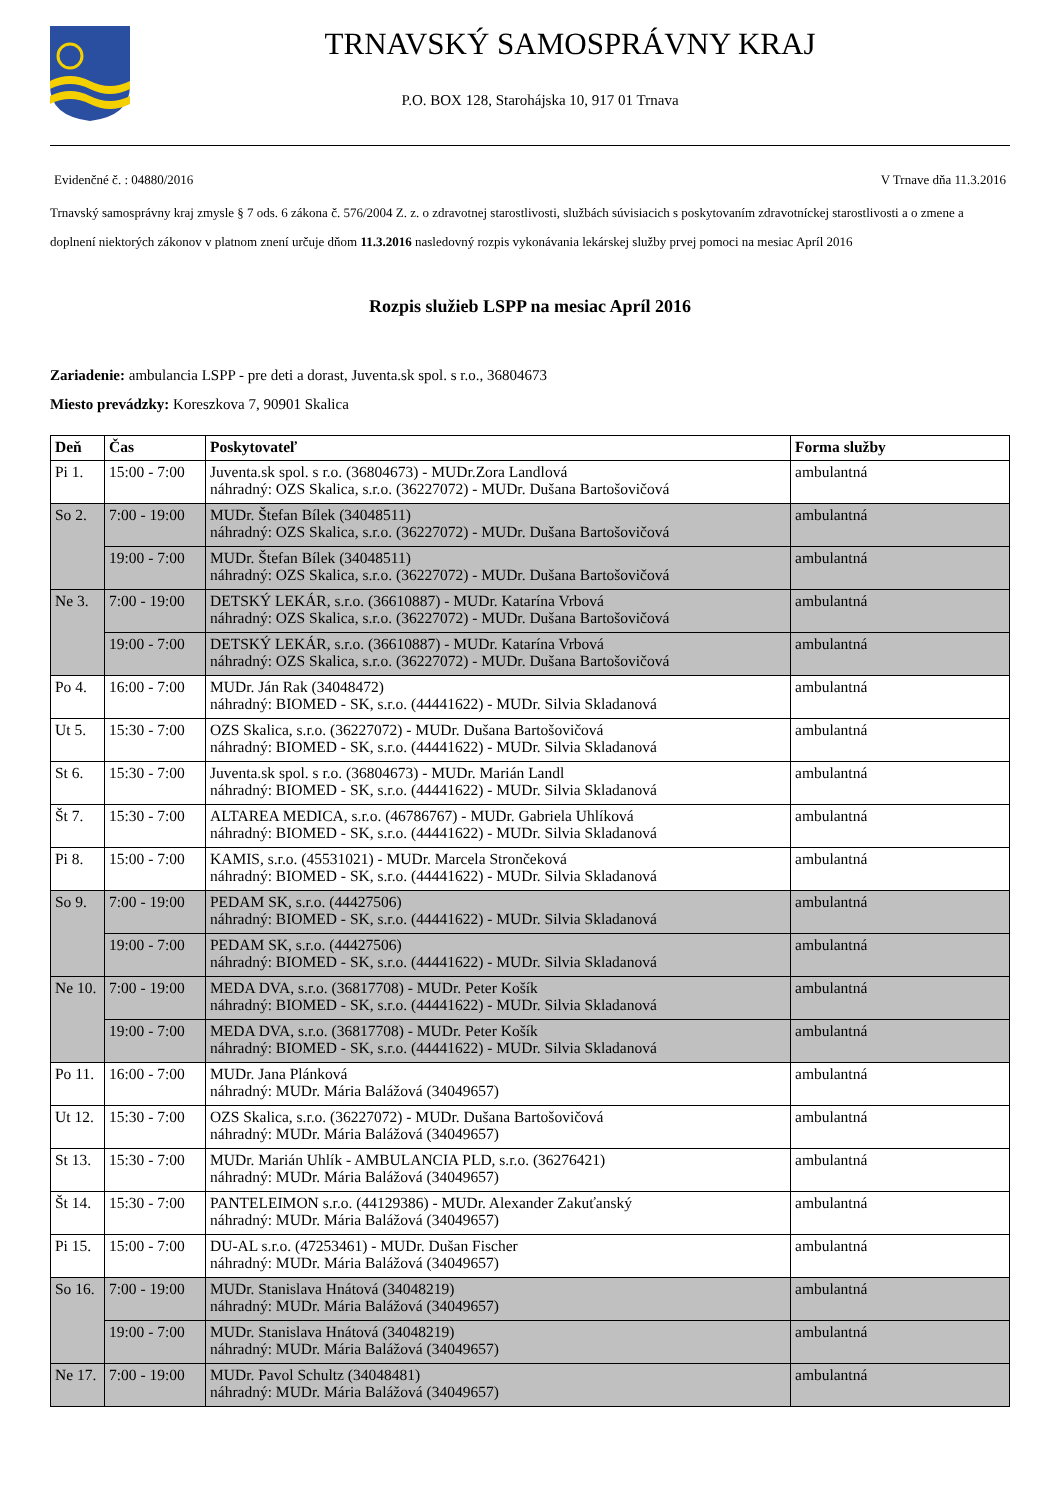TRNAVSKÝ SAMOSPRÁVNY KRAJ
P.O. BOX 128, Starohájska 10, 917 01 Trnava
Evidenčné č. : 04880/2016 V Trnave dňa 11.3.2016
Trnavský samosprávny kraj zmysle § 7 ods. 6 zákona č. 576/2004 Z. z. o zdravotnej starostlivosti, službách súvisiacich s poskytovaním zdravotníckej starostlivosti a o zmene a doplnení niektorých zákonov v platnom znení určuje dňom 11.3.2016 nasledovný rozpis vykonávania lekárskej služby prvej pomoci na mesiac Apríl 2016
Rozpis služieb LSPP na mesiac Apríl 2016
Zariadenie: ambulancia LSPP - pre deti a dorast, Juventa.sk spol. s r.o., 36804673
Miesto prevádzky: Koreszkova 7, 90901 Skalica
| Deň | Čas | Poskytovateľ | Forma služby |
| --- | --- | --- | --- |
| Pi 1. | 15:00 - 7:00 | Juventa.sk spol. s r.o. (36804673) - MUDr.Zora Landlová náhradný: OZS Skalica, s.r.o. (36227072) - MUDr. Dušana Bartošovičová | ambulantná |
| So 2. | 7:00 - 19:00 | MUDr. Štefan Bílek (34048511) náhradný: OZS Skalica, s.r.o. (36227072) - MUDr. Dušana Bartošovičová | ambulantná |
| | 19:00 - 7:00 | MUDr. Štefan Bílek (34048511) náhradný: OZS Skalica, s.r.o. (36227072) - MUDr. Dušana Bartošovičová | ambulantná |
| Ne 3. | 7:00 - 19:00 | DETSKÝ LEKÁR, s.r.o. (36610887) - MUDr. Katarína Vrbová náhradný: OZS Skalica, s.r.o. (36227072) - MUDr. Dušana Bartošovičová | ambulantná |
| | 19:00 - 7:00 | DETSKÝ LEKÁR, s.r.o. (36610887) - MUDr. Katarína Vrbová náhradný: OZS Skalica, s.r.o. (36227072) - MUDr. Dušana Bartošovičová | ambulantná |
| Po 4. | 16:00 - 7:00 | MUDr. Ján Rak (34048472) náhradný: BIOMED - SK, s.r.o. (44441622) - MUDr. Silvia Skladanová | ambulantná |
| Ut 5. | 15:30 - 7:00 | OZS Skalica, s.r.o. (36227072) - MUDr. Dušana Bartošovičová náhradný: BIOMED - SK, s.r.o. (44441622) - MUDr. Silvia Skladanová | ambulantná |
| St 6. | 15:30 - 7:00 | Juventa.sk spol. s r.o. (36804673) - MUDr. Marián Landl náhradný: BIOMED - SK, s.r.o. (44441622) - MUDr. Silvia Skladanová | ambulantná |
| Št 7. | 15:30 - 7:00 | ALTAREA MEDICA, s.r.o. (46786767) - MUDr. Gabriela Uhlíková náhradný: BIOMED - SK, s.r.o. (44441622) - MUDr. Silvia Skladanová | ambulantná |
| Pi 8. | 15:00 - 7:00 | KAMIS, s.r.o. (45531021) - MUDr. Marcela Strončeková náhradný: BIOMED - SK, s.r.o. (44441622) - MUDr. Silvia Skladanová | ambulantná |
| So 9. | 7:00 - 19:00 | PEDAM SK, s.r.o. (44427506) náhradný: BIOMED - SK, s.r.o. (44441622) - MUDr. Silvia Skladanová | ambulantná |
| | 19:00 - 7:00 | PEDAM SK, s.r.o. (44427506) náhradný: BIOMED - SK, s.r.o. (44441622) - MUDr. Silvia Skladanová | ambulantná |
| Ne 10. | 7:00 - 19:00 | MEDA DVA, s.r.o. (36817708) - MUDr. Peter Košík náhradný: BIOMED - SK, s.r.o. (44441622) - MUDr. Silvia Skladanová | ambulantná |
| | 19:00 - 7:00 | MEDA DVA, s.r.o. (36817708) - MUDr. Peter Košík náhradný: BIOMED - SK, s.r.o. (44441622) - MUDr. Silvia Skladanová | ambulantná |
| Po 11. | 16:00 - 7:00 | MUDr. Jana Plánková náhradný: MUDr. Mária Balážová (34049657) | ambulantná |
| Ut 12. | 15:30 - 7:00 | OZS Skalica, s.r.o. (36227072) - MUDr. Dušana Bartošovičová náhradný: MUDr. Mária Balážová (34049657) | ambulantná |
| St 13. | 15:30 - 7:00 | MUDr. Marián Uhlík - AMBULANCIA PLD, s.r.o. (36276421) náhradný: MUDr. Mária Balážová (34049657) | ambulantná |
| Št 14. | 15:30 - 7:00 | PANTELEIMON s.r.o. (44129386) - MUDr. Alexander Zakuťanský náhradný: MUDr. Mária Balážová (34049657) | ambulantná |
| Pi 15. | 15:00 - 7:00 | DU-AL s.r.o. (47253461) - MUDr. Dušan Fischer náhradný: MUDr. Mária Balážová (34049657) | ambulantná |
| So 16. | 7:00 - 19:00 | MUDr. Stanislava Hnátová (34048219) náhradný: MUDr. Mária Balážová (34049657) | ambulantná |
| | 19:00 - 7:00 | MUDr. Stanislava Hnátová (34048219) náhradný: MUDr. Mária Balážová (34049657) | ambulantná |
| Ne 17. | 7:00 - 19:00 | MUDr. Pavol Schultz (34048481) náhradný: MUDr. Mária Balážová (34049657) | ambulantná |